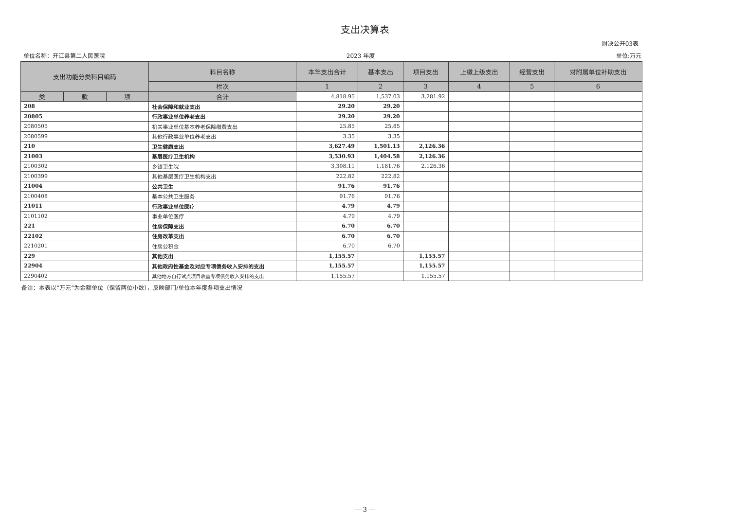支出决算表
财决公开03表
单位名称：开江县第二人民医院 2023 年度 单位:万元
| 支出功能分类科目编码 | | | 科目名称 | 本年支出合计 | 基本支出 | 项目支出 | 上缴上级支出 | 经营支出 | 对附属单位补助支出 |
| --- | --- | --- | --- | --- | --- | --- | --- | --- | --- |
| | | | 栏次 | 1 | 2 | 3 | 4 | 5 | 6 |
| 类 | 款 | 项 | 合计 | 4,818.95 | 1,537.03 | 3,281.92 | | | |
| 208 | | | 社会保障和就业支出 | 29.20 | 29.20 | | | | |
| 20805 | | | 行政事业单位养老支出 | 29.20 | 29.20 | | | | |
| 2080505 | | | 机关事业单位基本养老保险缴费支出 | 25.85 | 25.85 | | | | |
| 2080599 | | | 其他行政事业单位养老支出 | 3.35 | 3.35 | | | | |
| 210 | | | 卫生健康支出 | 3,627.49 | 1,501.13 | 2,126.36 | | | |
| 21003 | | | 基层医疗卫生机构 | 3,530.93 | 1,404.58 | 2,126.36 | | | |
| 2100302 | | | 乡镇卫生院 | 3,308.11 | 1,181.76 | 2,126.36 | | | |
| 2100399 | | | 其他基层医疗卫生机构支出 | 222.82 | 222.82 | | | | |
| 21004 | | | 公共卫生 | 91.76 | 91.76 | | | | |
| 2100408 | | | 基本公共卫生服务 | 91.76 | 91.76 | | | | |
| 21011 | | | 行政事业单位医疗 | 4.79 | 4.79 | | | | |
| 2101102 | | | 事业单位医疗 | 4.79 | 4.79 | | | | |
| 221 | | | 住房保障支出 | 6.70 | 6.70 | | | | |
| 22102 | | | 住房改革支出 | 6.70 | 6.70 | | | | |
| 2210201 | | | 住房公积金 | 6.70 | 6.70 | | | | |
| 229 | | | 其他支出 | 1,155.57 | | 1,155.57 | | | |
| 22904 | | | 其他政府性基金及对应专项债务收入安排的支出 | 1,155.57 | | 1,155.57 | | | |
| 2290402 | | | 其他地方自行试点项目收益专项债务收入安排的支出 | 1,155.57 | | 1,155.57 | | | |
备注：本表以“万元”为金额单位（保留两位小数），反映部门/单位本年度各项支出情况
— 3 —